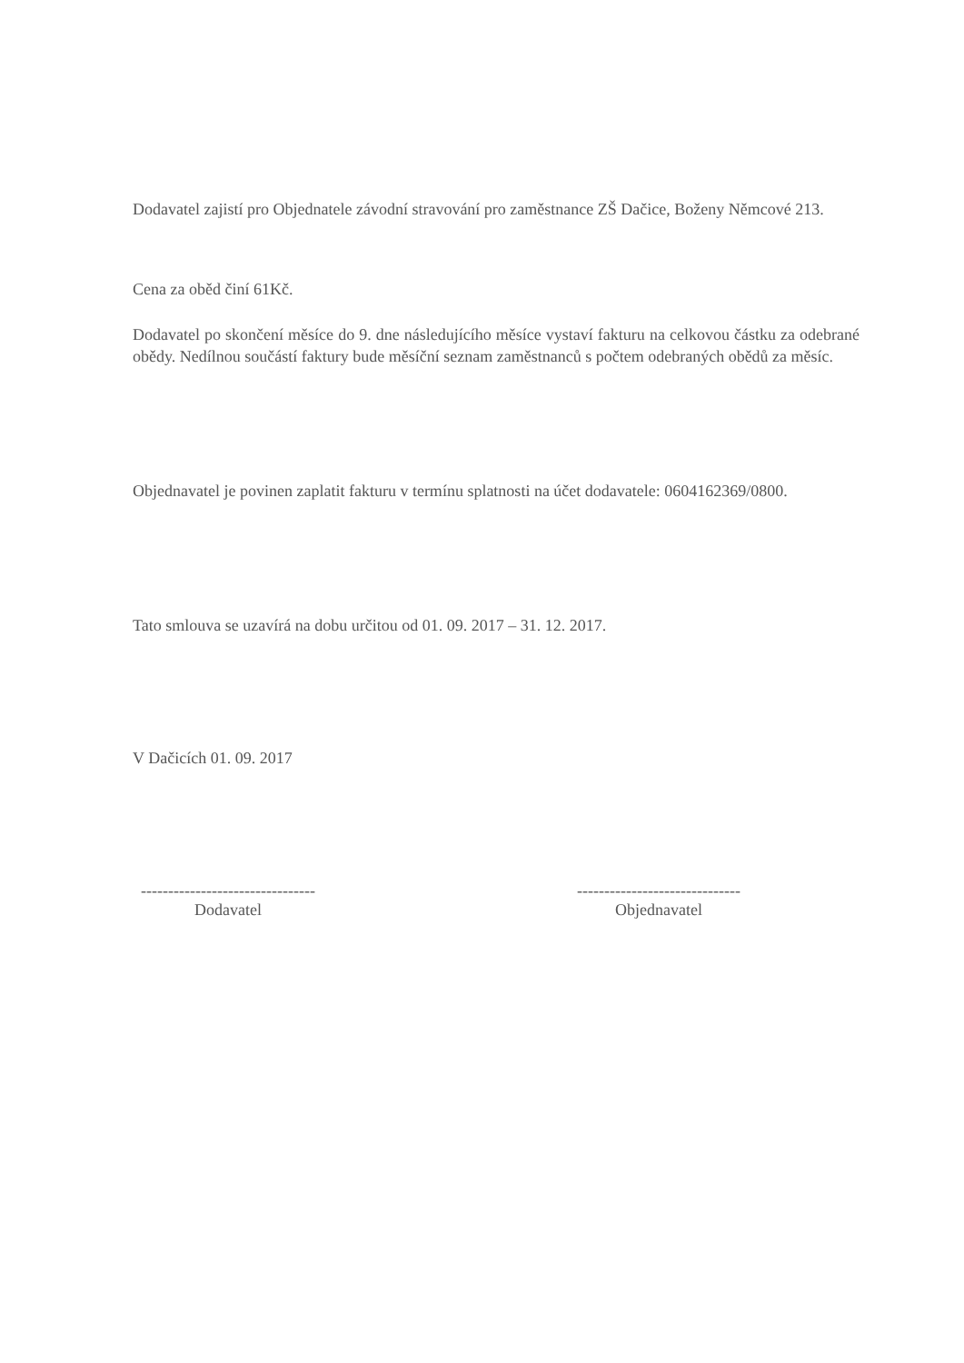Dodavatel zajistí pro Objednatele závodní stravování pro zaměstnance ZŠ Dačice, Boženy Němcové 213.
Cena za oběd činí 61Kč.
Dodavatel po skončení měsíce do 9. dne následujícího měsíce vystaví fakturu na celkovou částku za odebrané obědy. Nedílnou součástí faktury bude měsíční seznam zaměstnanců s počtem odebraných obědů za měsíc.
Objednavatel je povinen zaplatit fakturu v termínu splatnosti na účet dodavatele: 0604162369/0800.
Tato smlouva se uzavírá na dobu určitou od 01. 09. 2017 – 31. 12. 2017.
V Dačicích 01. 09. 2017
--------------------------------
Dodavatel
------------------------------
Objednavatel